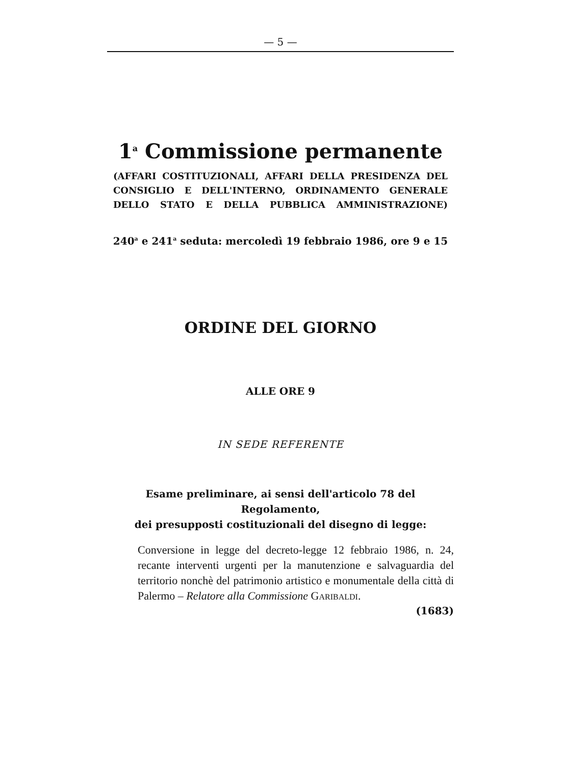— 5 —
1<sup>a</sup> Commissione permanente
(AFFARI COSTITUZIONALI, AFFARI DELLA PRESIDENZA DEL CONSIGLIO E DELL'INTERNO, ORDINAMENTO GENERALE DELLO STATO E DELLA PUBBLICA AMMINISTRAZIONE)
240<sup>a</sup> e 241<sup>a</sup> seduta: mercoledì 19 febbraio 1986, ore 9 e 15
ORDINE DEL GIORNO
ALLE ORE 9
IN SEDE REFERENTE
Esame preliminare, ai sensi dell'articolo 78 del Regolamento,
dei presupposti costituzionali del disegno di legge:
Conversione in legge del decreto-legge 12 febbraio 1986, n. 24, recante interventi urgenti per la manutenzione e salvaguardia del territorio nonchè del patrimonio artistico e monumentale della città di Palermo – Relatore alla Commissione GARIBALDI.
(1683)